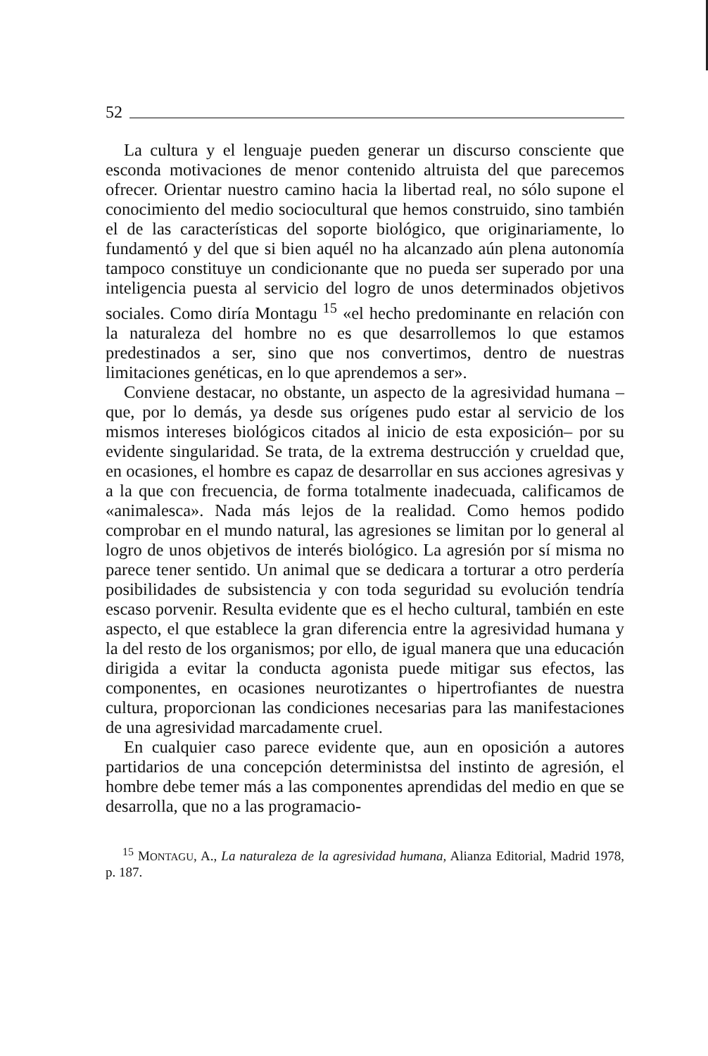52
La cultura y el lenguaje pueden generar un discurso consciente que esconda motivaciones de menor contenido altruista del que parecemos ofrecer. Orientar nuestro camino hacia la libertad real, no sólo supone el conocimiento del medio sociocultural que hemos construido, sino también el de las características del soporte biológico, que originariamente, lo fundamentó y del que si bien aquél no ha alcanzado aún plena autonomía tampoco constituye un condicionante que no pueda ser superado por una inteligencia puesta al servicio del logro de unos determinados objetivos sociales. Como diría Montagu <sup>15</sup> «el hecho predominante en relación con la naturaleza del hombre no es que desarrollemos lo que estamos predestinados a ser, sino que nos convertimos, dentro de nuestras limitaciones genéticas, en lo que aprendemos a ser».
Conviene destacar, no obstante, un aspecto de la agresividad humana – que, por lo demás, ya desde sus orígenes pudo estar al servicio de los mismos intereses biológicos citados al inicio de esta exposición– por su evidente singularidad. Se trata, de la extrema destrucción y crueldad que, en ocasiones, el hombre es capaz de desarrollar en sus acciones agresivas y a la que con frecuencia, de forma totalmente inadecuada, calificamos de «animalesca». Nada más lejos de la realidad. Como hemos podido comprobar en el mundo natural, las agresiones se limitan por lo general al logro de unos objetivos de interés biológico. La agresión por sí misma no parece tener sentido. Un animal que se dedicara a torturar a otro perdería posibilidades de subsistencia y con toda seguridad su evolución tendría escaso porvenir. Resulta evidente que es el hecho cultural, también en este aspecto, el que establece la gran diferencia entre la agresividad humana y la del resto de los organismos; por ello, de igual manera que una educación dirigida a evitar la conducta agonista puede mitigar sus efectos, las componentes, en ocasiones neurotizantes o hipertrofiantes de nuestra cultura, proporcionan las condiciones necesarias para las manifestaciones de una agresividad marcadamente cruel.
En cualquier caso parece evidente que, aun en oposición a autores partidarios de una concepción deterministsa del instinto de agresión, el hombre debe temer más a las componentes aprendidas del medio en que se desarrolla, que no a las programacio-
<sup>15</sup> MONTAGU, A., La naturaleza de la agresividad humana, Alianza Editorial, Madrid 1978, p. 187.